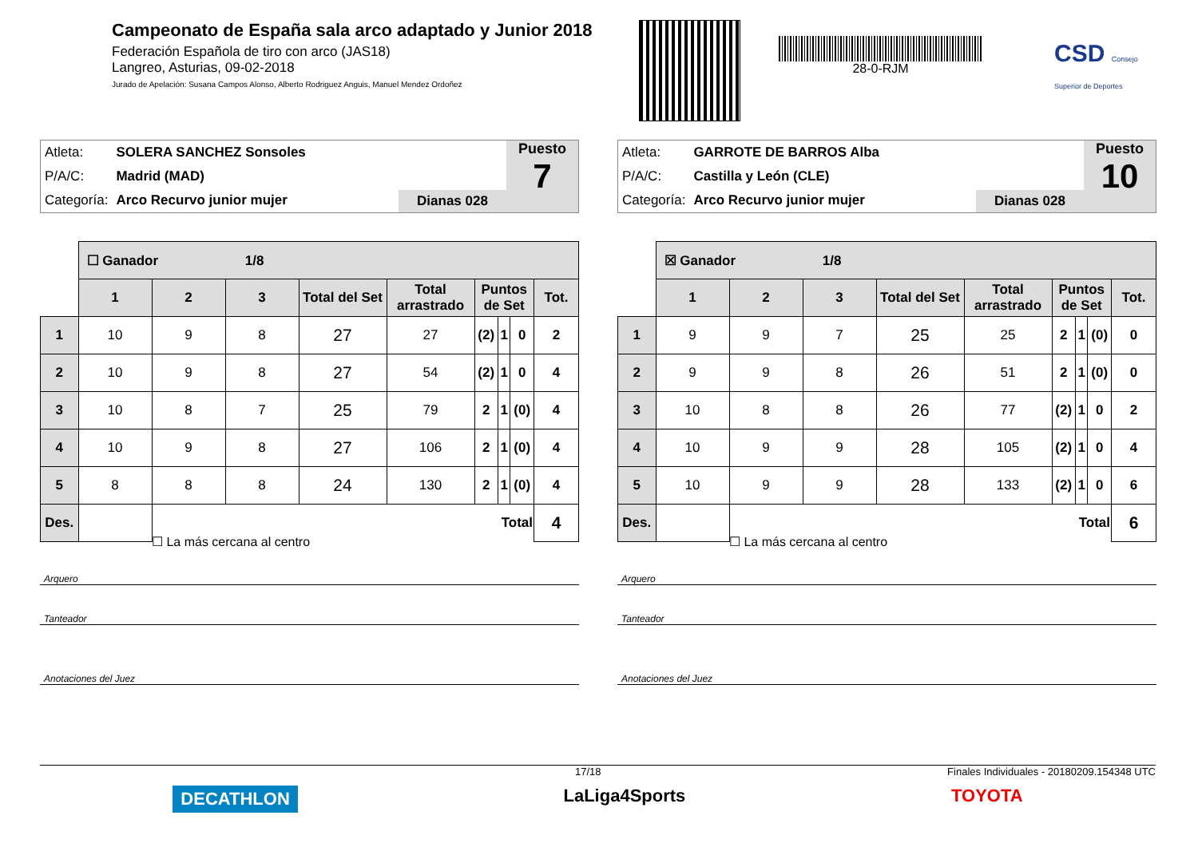Campeonato de España sala arco adaptado y Junior 2018
Federación Española de tiro con arco (JAS18)
Langreo, Asturias, 09-02-2018
Jurado de Apelación: Susana Campos Alonso, Alberto Rodriguez Anguis, Manuel Mendez Ordoñez
28-0-RJM
CSD Consejo Superior de Deportes
| Atleta: | SOLERA SANCHEZ Sonsoles |
| P/A/C: | Madrid (MAD) |
| Categoría: | Arco Recurvo junior mujer |
Dianas 028
Puesto
7
| | ☐ Ganador 1/8 | | | | | | | | |
| | 1 | 2 | 3 | Total del Set | Total arrastrado | Puntos de Set | | | Tot. |
| 1 | 10 | 9 | 8 | 27 | 27 | (2) | 1 | 0 | 2 |
| 2 | 10 | 9 | 8 | 27 | 54 | (2) | 1 | 0 | 4 |
| 3 | 10 | 8 | 7 | 25 | 79 | 2 | 1 | (0) | 4 |
| 4 | 10 | 9 | 8 | 27 | 106 | 2 | 1 | (0) | 4 |
| 5 | 8 | 8 | 8 | 24 | 130 | 2 | 1 | (0) | 4 |
| Des. | | Total | | | | | | | 4 |
☐ La más cercana al centro
Arquero
Tanteador
Anotaciones del Juez
| Atleta: | GARROTE DE BARROS Alba |
| P/A/C: | Castilla y León (CLE) |
| Categoría: | Arco Recurvo junior mujer |
Dianas 028
Puesto
10
| | ☒ Ganador 1/8 | | | | | | | | |
| | 1 | 2 | 3 | Total del Set | Total arrastrado | Puntos de Set | | | Tot. |
| 1 | 9 | 9 | 7 | 25 | 25 | 2 | 1 | (0) | 0 |
| 2 | 9 | 9 | 8 | 26 | 51 | 2 | 1 | (0) | 0 |
| 3 | 10 | 8 | 8 | 26 | 77 | (2) | 1 | 0 | 2 |
| 4 | 10 | 9 | 9 | 28 | 105 | (2) | 1 | 0 | 4 |
| 5 | 10 | 9 | 9 | 28 | 133 | (2) | 1 | 0 | 6 |
| Des. | | Total | | | | | | | 6 |
☐ La más cercana al centro
Arquero
Tanteador
Anotaciones del Juez
17/18 Finales Individuales - 20180209.154348 UTC
DECATHLON LaLiga4Sports TOYOTA